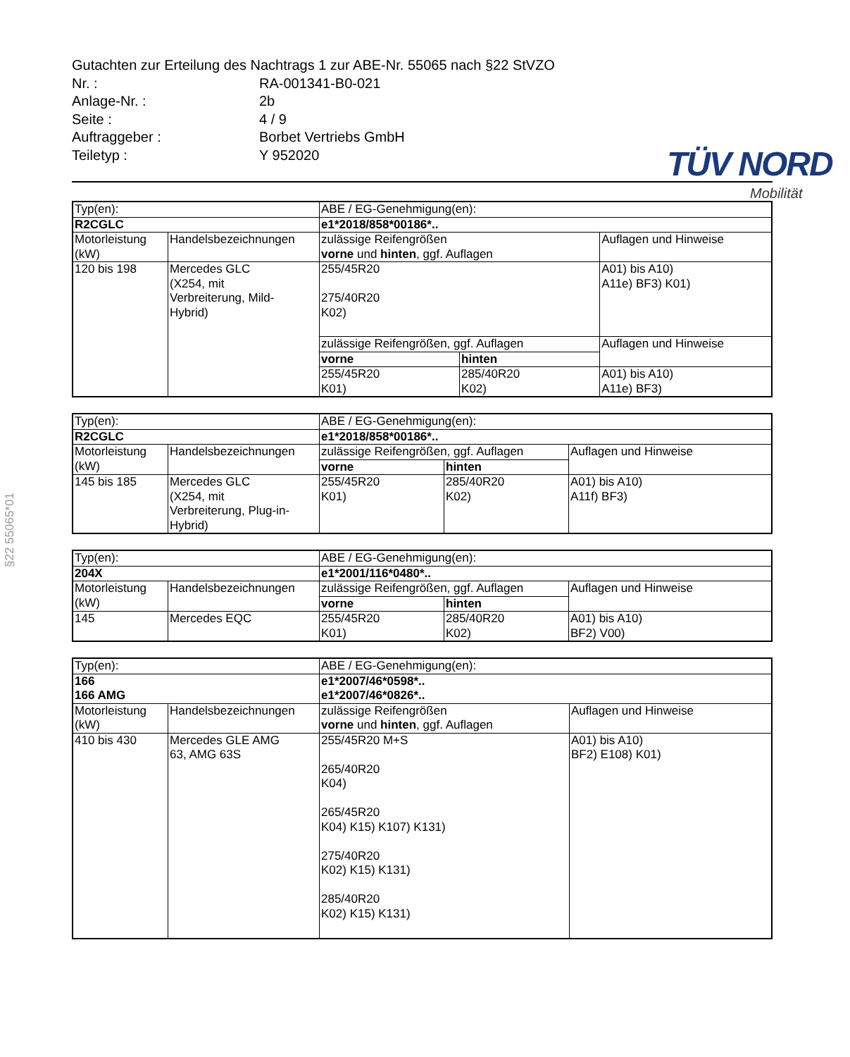§22 55065*01
TÜV NORD
Mobilität
Gutachten zur Erteilung des Nachtrags 1 zur ABE-Nr. 55065 nach §22 StVZO
Nr. : RA-001341-B0-021
Anlage-Nr. : 2b
Seite : 4 / 9
Auftraggeber : Borbet Vertriebs GmbH
Teiletyp : Y 952020
| Typ(en): | | ABE / EG-Genehmigung(en): | | |
| R2CGLC | | e1*2018/858*00186*.. | | |
| Motorleistung (kW) | Handelsbezeichnungen | zulässige Reifengrößen vorne und hinten , ggf. Auflagen | | Auflagen und Hinweise |
| 120 bis 198 | Mercedes GLC (X254, mit Verbreiterung, Mild- Hybrid) | 255/45R20 275/40R20 K02) | | A01) bis A10) A11e) BF3) K01) |
| | | zulässige Reifengrößen, ggf. Auflagen | | Auflagen und Hinweise |
| | | vorne | hinten | |
| | | 255/45R20 K01) | 285/40R20 K02) | A01) bis A10) A11e) BF3) |
| Typ(en): | | ABE / EG-Genehmigung(en): | | |
| R2CGLC | | e1*2018/858*00186*.. | | |
| Motorleistung (kW) | Handelsbezeichnungen | zulässige Reifengrößen, ggf. Auflagen | | Auflagen und Hinweise |
| | | vorne | hinten | |
| 145 bis 185 | Mercedes GLC (X254, mit Verbreiterung, Plug-in- Hybrid) | 255/45R20 K01) | 285/40R20 K02) | A01) bis A10) A11f) BF3) |
| Typ(en): | | ABE / EG-Genehmigung(en): | | |
| 204X | | e1*2001/116*0480*.. | | |
| Motorleistung (kW) | Handelsbezeichnungen | zulässige Reifengrößen, ggf. Auflagen | | Auflagen und Hinweise |
| | | vorne | hinten | |
| 145 | Mercedes EQC | 255/45R20 K01) | 285/40R20 K02) | A01) bis A10) BF2) V00) |
| Typ(en): | | ABE / EG-Genehmigung(en): | |
| 166 166 AMG | | e1*2007/46*0598*.. e1*2007/46*0826*.. | |
| Motorleistung (kW) | Handelsbezeichnungen | zulässige Reifengrößen vorne und hinten , ggf. Auflagen | Auflagen und Hinweise |
| 410 bis 430 | Mercedes GLE AMG 63, AMG 63S | 255/45R20 M+S 265/40R20 K04) 265/45R20 K04) K15) K107) K131) 275/40R20 K02) K15) K131) 285/40R20 K02) K15) K131) | A01) bis A10) BF2) E108) K01) |